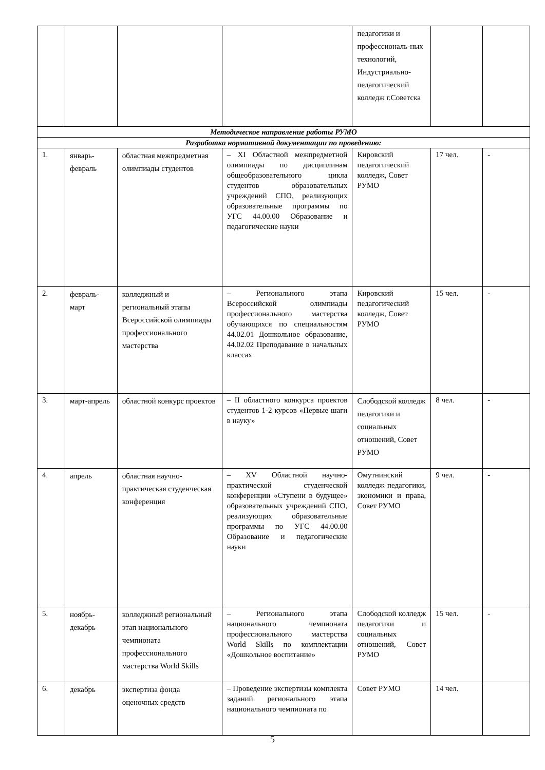| | | | | педагогики и профессиональ-ных технологий, Индустриально-педагогический колледж г.Советска | | |
| Методическое направление работы РУМО | | | | | | |
| Разработка нормативной документации по проведению: | | | | | | |
| 1. | январь-февраль | областная межпредметная олимпиады студентов | – XI Областной межпредметной олимпиады по дисциплинам общеобразовательного цикла студентов образовательных учреждений СПО, реализующих образовательные программы по УГС 44.00.00 Образование и педагогические науки | Кировский педагогический колледж, Совет РУМО | 17 чел. | - |
| 2. | февраль-март | колледжный и региональный этапы Всероссийской олимпиады профессионального мастерства | – Регионального этапа Всероссийской олимпиады профессионального мастерства обучающихся по специальностям 44.02.01 Дошкольное образование, 44.02.02 Преподавание в начальных классах | Кировский педагогический колледж, Совет РУМО | 15 чел. | - |
| 3. | март-апрель | областной конкурс проектов | – II областного конкурса проектов студентов 1-2 курсов «Первые шаги в науку» | Слободской колледж педагогики и социальных отношений, Совет РУМО | 8 чел. | - |
| 4. | апрель | областная научно-практическая студенческая конференция | – XV Областной научно-практической студенческой конференции «Ступени в будущее» образовательных учреждений СПО, реализующих образовательные программы по УГС 44.00.00 Образование и педагогические науки | Омутнинский колледж педагогики, экономики и права, Совет РУМО | 9 чел. | - |
| 5. | ноябрь-декабрь | колледжный региональный этап национального чемпионата профессионального мастерства World Skills | – Регионального этапа национального чемпионата профессионального мастерства World Skills по комплектации «Дошкольное воспитание» | Слободской колледж педагогики и социальных отношений, Совет РУМО | 15 чел. | - |
| 6. | декабрь | экспертиза фонда оценочных средств | – Проведение экспертизы комплекта заданий регионального этапа национального чемпионата по | Совет РУМО | 14 чел. | |
5